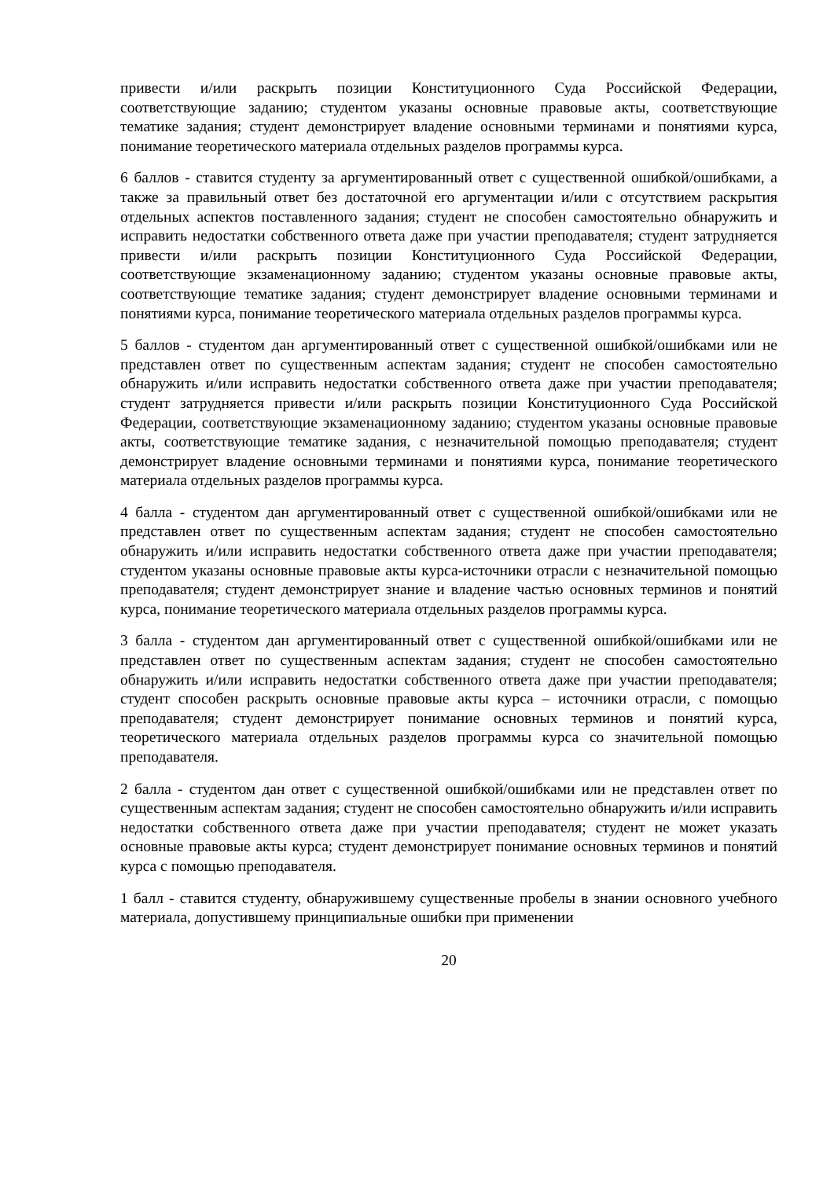привести и/или раскрыть позиции Конституционного Суда Российской Федерации, соответствующие заданию; студентом указаны основные правовые акты, соответствующие тематике задания; студент демонстрирует владение основными терминами и понятиями курса, понимание теоретического материала отдельных разделов программы курса.
6 баллов - ставится студенту за аргументированный ответ с существенной ошибкой/ошибками, а также за правильный ответ без достаточной его аргументации и/или с отсутствием раскрытия отдельных аспектов поставленного задания; студент не способен самостоятельно обнаружить и исправить недостатки собственного ответа даже при участии преподавателя; студент затрудняется привести и/или раскрыть позиции Конституционного Суда Российской Федерации, соответствующие экзаменационному заданию; студентом указаны основные правовые акты, соответствующие тематике задания; студент демонстрирует владение основными терминами и понятиями курса, понимание теоретического материала отдельных разделов программы курса.
5 баллов - студентом дан аргументированный ответ с существенной ошибкой/ошибками или не представлен ответ по существенным аспектам задания; студент не способен самостоятельно обнаружить и/или исправить недостатки собственного ответа даже при участии преподавателя; студент затрудняется привести и/или раскрыть позиции Конституционного Суда Российской Федерации, соответствующие экзаменационному заданию; студентом указаны основные правовые акты, соответствующие тематике задания, с незначительной помощью преподавателя; студент демонстрирует владение основными терминами и понятиями курса, понимание теоретического материала отдельных разделов программы курса.
4 балла - студентом дан аргументированный ответ с существенной ошибкой/ошибками или не представлен ответ по существенным аспектам задания; студент не способен самостоятельно обнаружить и/или исправить недостатки собственного ответа даже при участии преподавателя; студентом указаны основные правовые акты курса-источники отрасли с незначительной помощью преподавателя; студент демонстрирует знание и владение частью основных терминов и понятий курса, понимание теоретического материала отдельных разделов программы курса.
3 балла - студентом дан аргументированный ответ с существенной ошибкой/ошибками или не представлен ответ по существенным аспектам задания; студент не способен самостоятельно обнаружить и/или исправить недостатки собственного ответа даже при участии преподавателя; студент способен раскрыть основные правовые акты курса – источники отрасли, с помощью преподавателя; студент демонстрирует понимание основных терминов и понятий курса, теоретического материала отдельных разделов программы курса со значительной помощью преподавателя.
2 балла - студентом дан ответ с существенной ошибкой/ошибками или не представлен ответ по существенным аспектам задания; студент не способен самостоятельно обнаружить и/или исправить недостатки собственного ответа даже при участии преподавателя; студент не может указать основные правовые акты курса; студент демонстрирует понимание основных терминов и понятий курса с помощью преподавателя.
1 балл - ставится студенту, обнаружившему существенные пробелы в знании основного учебного материала, допустившему принципиальные ошибки при применении
20